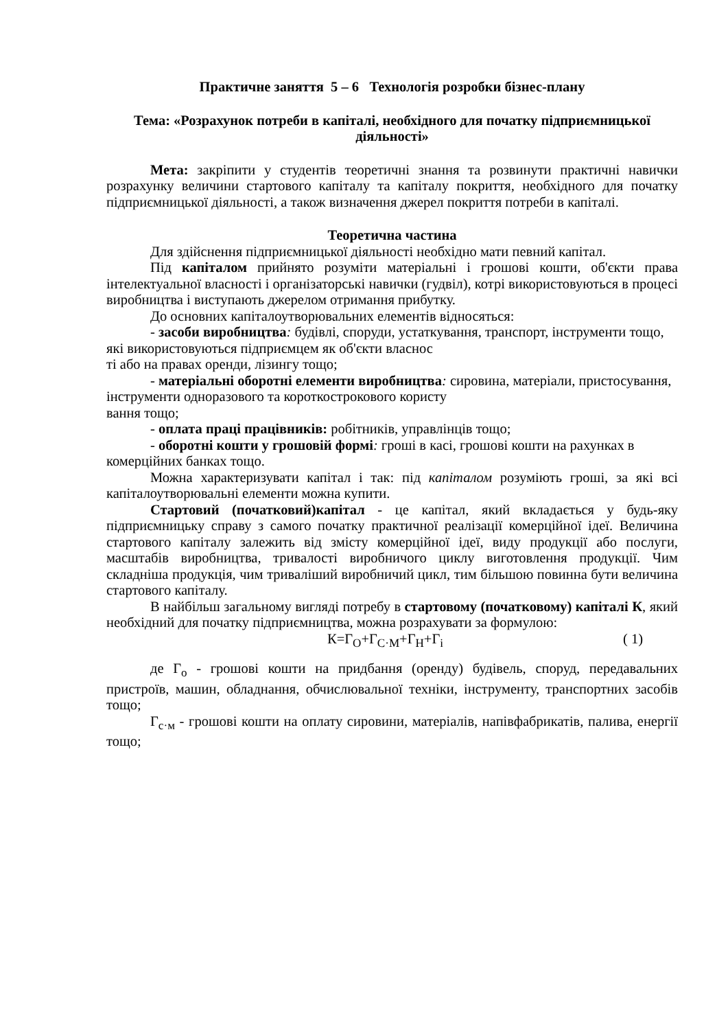Практичне заняття 5 – 6 Технологія розробки бізнес-плану
Тема: «Розрахунок потреби в капіталі, необхідного для початку підприємницької діяльності»
Мета: закріпити у студентів теоретичні знання та розвинути практичні навички розрахунку величини стартового капіталу та капіталу покриття, необхідного для початку підприємницької діяльності, а також визначення джерел покриття потреби в капіталі.
Теоретична частина
Для здійснення підприємницької діяльності необхідно мати певний капітал.
Під капіталом прийнято розуміти матеріальні і грошові кошти, об'єкти права інтелектуальної власності і організаторські навички (гудвіл), котрі використовуються в процесі виробництва і виступають джерелом отримання прибутку.
До основних капіталоутворювальних елементів відносяться:
- засоби виробництва: будівлі, споруди, устаткування, транспорт, інструменти тощо, які використовуються підприємцем як об'єкти власнос
ті або на правах оренди, лізингу тощо;
- матеріальні оборотні елементи виробництва: сировина, матеріали, пристосування, інструменти одноразового та короткострокового користу
вання тощо;
- оплата праці працівників: робітників, управлінців тощо;
- оборотні кошти у грошовій формі: гроші в касі, грошові кошти на рахунках в комерційних банках тощо.
Можна характеризувати капітал і так: під капіталом розуміють гроші, за які всі капіталоутворювальні елементи можна купити.
Стартовий (початковий)капітал - це капітал, який вкладається у будь-яку підприємницьку справу з самого початку практичної реалізації комерційної ідеї. Величина стартового капіталу залежить від змісту комерційної ідеї, виду продукції або послуги, масштабів виробництва, тривалості виробничого циклу виготовлення продукції. Чим складніша продукція, чим триваліший виробничий цикл, тим більшою повинна бути величина стартового капіталу.
В найбільш загальному вигляді потребу в стартовому (початковому) капіталі К, який необхідний для початку підприємництва, можна розрахувати за формулою:
К=Г<sub>О</sub>+Г<sub>С·М</sub>+Г<sub>Н</sub>+Г<sub>і</sub> ( 1)
де Г<sub>о</sub> - грошові кошти на придбання (оренду) будівель, споруд, передавальних пристроїв, машин, обладнання, обчислювальної техніки, інструменту, транспортних засобів тощо;
Г<sub>с·м</sub> - грошові кошти на оплату сировини, матеріалів, напівфабрикатів, палива, енергії тощо;